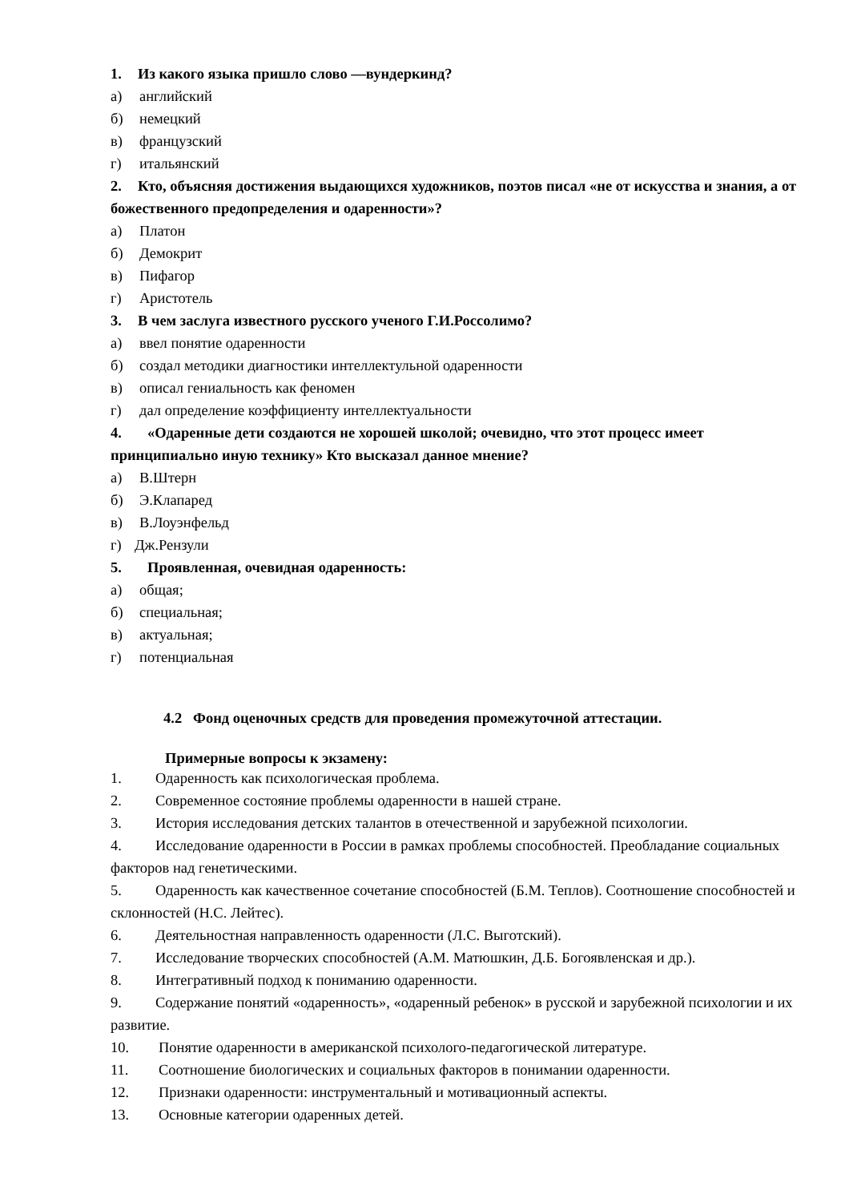1. Из какого языка пришло слово —вундеркинд?
а) английский
б) немецкий
в) французский
г) итальянский
2. Кто, объясняя достижения выдающихся художников, поэтов писал «не от искусства и знания, а от божественного предопределения и одаренности»?
а) Платон
б) Демокрит
в) Пифагор
г) Аристотель
3. В чем заслуга известного русского ученого Г.И.Россолимо?
а) ввел понятие одаренности
б) создал методики диагностики интеллектульной одаренности
в) описал гениальность как феномен
г) дал определение коэффициенту интеллектуальности
4. «Одаренные дети создаются не хорошей школой; очевидно, что этот процесс имеет принципиально иную технику» Кто высказал данное мнение?
а) В.Штерн
б) Э.Клапаред
в) В.Лоуэнфельд
г) Дж.Рензули
5. Проявленная, очевидная одаренность:
а) общая;
б) специальная;
в) актуальная;
г) потенциальная
4.2 Фонд оценочных средств для проведения промежуточной аттестации.
Примерные вопросы к экзамену:
1. Одаренность как психологическая проблема.
2. Современное состояние проблемы одаренности в нашей стране.
3. История исследования детских талантов в отечественной и зарубежной психологии.
4. Исследование одаренности в России в рамках проблемы способностей. Преобладание социальных факторов над генетическими.
5. Одаренность как качественное сочетание способностей (Б.М. Теплов). Соотношение способностей и склонностей (Н.С. Лейтес).
6. Деятельностная направленность одаренности (Л.С. Выготский).
7. Исследование творческих способностей (А.М. Матюшкин, Д.Б. Богоявленская и др.).
8. Интегративный подход к пониманию одаренности.
9. Содержание понятий «одаренность», «одаренный ребенок» в русской и зарубежной психологии и их развитие.
10. Понятие одаренности в американской психолого-педагогической литературе.
11. Соотношение биологических и социальных факторов в понимании одаренности.
12. Признаки одаренности: инструментальный и мотивационный аспекты.
13. Основные категории одаренных детей.